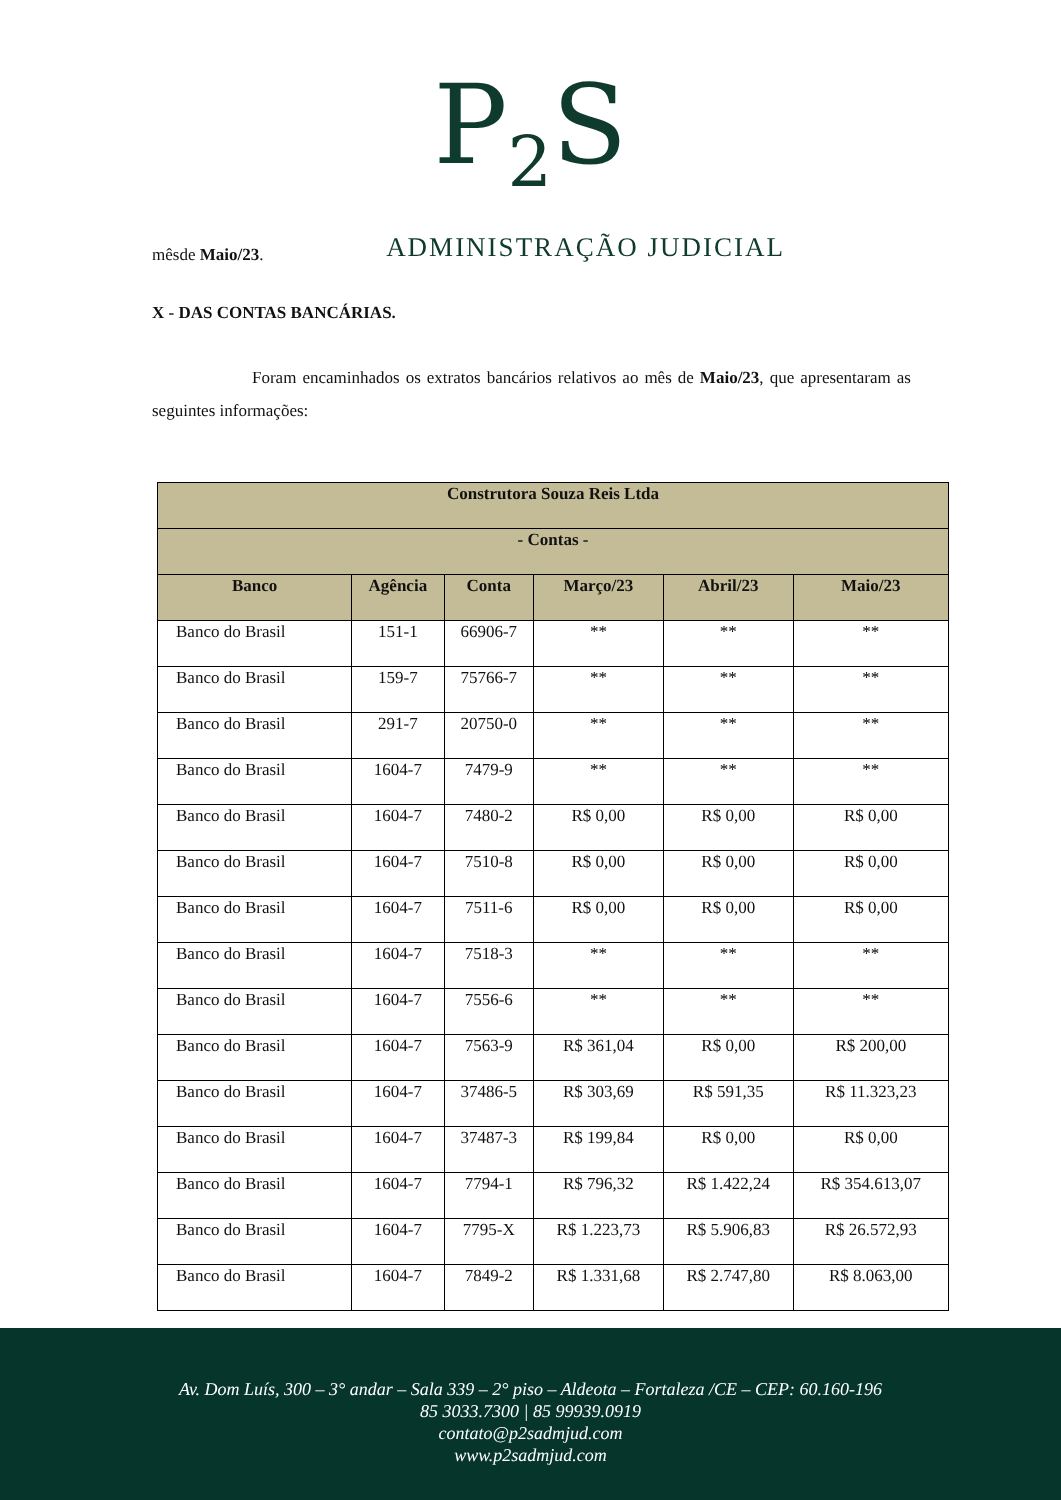P<sub>2</sub>S
ADMINISTRAÇÃO JUDICIAL
mêsde Maio/23.
X - DAS CONTAS BANCÁRIAS.
Foram encaminhados os extratos bancários relativos ao mês de Maio/23, que apresentaram as seguintes informações:
| Construtora Souza Reis Ltda | | | | | |
| --- | --- | --- | --- | --- | --- |
| - Contas - | | | | | |
| Banco | Agência | Conta | Março/23 | Abril/23 | Maio/23 |
| Banco do Brasil | 151-1 | 66906-7 | ** | ** | ** |
| Banco do Brasil | 159-7 | 75766-7 | ** | ** | ** |
| Banco do Brasil | 291-7 | 20750-0 | ** | ** | ** |
| Banco do Brasil | 1604-7 | 7479-9 | ** | ** | ** |
| Banco do Brasil | 1604-7 | 7480-2 | R$ 0,00 | R$ 0,00 | R$ 0,00 |
| Banco do Brasil | 1604-7 | 7510-8 | R$ 0,00 | R$ 0,00 | R$ 0,00 |
| Banco do Brasil | 1604-7 | 7511-6 | R$ 0,00 | R$ 0,00 | R$ 0,00 |
| Banco do Brasil | 1604-7 | 7518-3 | ** | ** | ** |
| Banco do Brasil | 1604-7 | 7556-6 | ** | ** | ** |
| Banco do Brasil | 1604-7 | 7563-9 | R$ 361,04 | R$ 0,00 | R$ 200,00 |
| Banco do Brasil | 1604-7 | 37486-5 | R$ 303,69 | R$ 591,35 | R$ 11.323,23 |
| Banco do Brasil | 1604-7 | 37487-3 | R$ 199,84 | R$ 0,00 | R$ 0,00 |
| Banco do Brasil | 1604-7 | 7794-1 | R$ 796,32 | R$ 1.422,24 | R$ 354.613,07 |
| Banco do Brasil | 1604-7 | 7795-X | R$ 1.223,73 | R$ 5.906,83 | R$ 26.572,93 |
| Banco do Brasil | 1604-7 | 7849-2 | R$ 1.331,68 | R$ 2.747,80 | R$ 8.063,00 |
Av. Dom Luís, 300 – 3° andar – Sala 339 – 2° piso – Aldeota – Fortaleza /CE – CEP: 60.160-196
85 3033.7300 | 85 99939.0919
contato@p2sadmjud.com
www.p2sadmjud.com